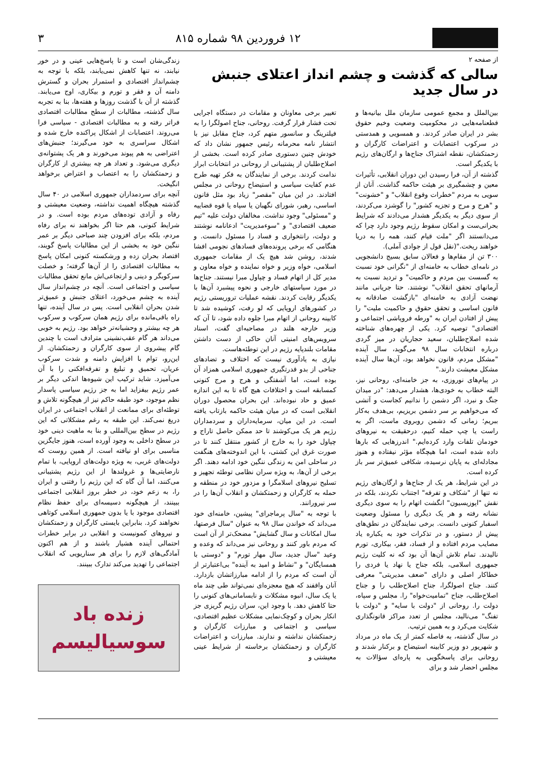۱۲ فروردین ۹۸ شماره ۸۱۵ ۳
از صفحه ۲
سالی که گذشت و چشم انداز اعتلای جنبش در سال جدید
بین‌الملل و مجمع عمومی سازمان ملل بیانیه‌ها و قطعنامه‌هایی در محکومیت وضعیت وخیم حقوق بشر در ایران صادر کردند. و همسویی و همدستی در سرکوب اعتصابات و اعتراضات کارگران و زحمتکشان، نقطه اشتراک جناح‌ها و ارگان‌های رژیم با یکدیگر است.
گذشته از آن، فرا رسیدن این دوران انقلابی، تأثیرات معین و چشمگیری بر هیئت حاکمه گذاشت. آنان از سویی به مردم "خطرات وقوع انقلاب" و "خشونت" و "هرج و مرج و تجزیه کشور" را گوشزد می‌کردند، از سوی دیگر به یکدیگر هشدار می‌دادند که شرایط بحرانی‌ست و امکان سقوط رژیم وجود دارد چرا که می‌دانستند اگر "ملت قیام کنند، همه را به دریا خواهند ریخت."(نقل قول از جوادی آملی).
۳۰۰ تن از مقام‌ها و فعالان سابق بسیج دانشجویی در نامه‌ای خطاب به خامنه‌ای از "نگرانی خود نسبت به گسست بین مردم و حاکمیت" و تردید نسبت به آرمانهای تحقق انقلاب" نوشتند. حتا جریانی مانند نهضت آزادی به خامنه‌ای "بازگشت صادقانه به قانون اساسی و تحقق حقوق و حاکمیت ملیت" را پیش از افتادن ایران به "ورطه فروپاشی اجتماعی و اقتصادی" توصیه کرد. یکی از چهره‌های شناخته شده اصلاح‌طلبان، سعید حجاریان در میز گردی درباره انتخابات سال ۹۸ می‌گوید، سال آینده "مشکل مردم، قانون نخواهد بود، آن‌ها سال آینده مشکل معیشت دارند."
در پیام‌های نوروزی، به جز خامنه‌ای، روحانی نیز، البته خطاب به خودی‌ها، هشدار می‌دهد: "در میدان جنگ و نبرد، اگر دشمن را ندانیم کجاست و آتشی که می‌خواهیم بر سر دشمن بریزیم، بی‌هدف به‌کار ببریم؛ زمانی که دشمن روبروی ماست، اگر به راست یا چپ حمله کنیم، درحقیقت به نیروهای خودمان تلفات وارد کرده‌ایم." اندرزهایی که بارها داده شده است، اما هیچگاه مؤثر نیفتاده و هنوز مجادله‌ای به پایان نرسیده، شکافی عمیق‌تر سر باز کرده است.
در این شرایط، هر یک از جناح‌ها و ارگان‌های رژیم نه تنها از "شکاف و تفرقه" اجتناب نکردند، بلکه در نقش "اپوزیسیون" انگشت اتهام را به سوی دیگری نشانه رفته و هر یک دیگری را مسئول وضعیت اسفبار کنونی دانست. برخی نمایندگان در نطق‌های پیش از دستور، و در تذکرات خود به یکباره یاد مصایب مردم افتاده و از فساد، فقر، بیکاری، تورم نالیدند. تمام تلاش آن‌ها آن بود که نه کلیت رژیم جمهوری اسلامی، بلکه جناح یا نهاد یا فردی را خطاکار اصلی و دارای "ضعف مدیریتی" معرفی کنند. جناح اصولگرا، جناح اصلاح‌طلب را و جناح اصلاح‌طلب، جناح "تمامیت‌خواه" را. مجلس و سپاه، دولت را. روحانی از "دولت با سایه" و "دولت با تفنگ" می‌نالید، مجلس از تعدد مراکز قانونگذاری شکایت می‌کرد و به همین ترتیب.
در سال گذشته، به فاصله کمتر از یک ماه در مرداد و شهریور دو وزیر کابینه استیضاح و برکنار شدند و روحانی برای پاسخگویی به پاره‌ای سؤالات به مجلس احضار شد و برای
تغییر برخی معاونان و مقامات در دستگاه اجرایی تحت فشار قرار گرفت. روحانی، جناح اصولگرا را به فیلترینگ و سانسور متهم کرد، جناح مقابل نیز با انتشار نامه محرمانه رئیس جمهور نشان داد که خودش چنین دستوری صادر کرده است. بخشی از اصلاح‌طلبان از پشتیبانی از روحانی در انتخابات ابراز ندامت کردند. برخی از نمایندگان به فکر تهیه طرح عدم کفایت سیاسی و استیضاح روحانی در مجلس افتادند. در این میان "مقصر" زیاد بود مثل قانون اساسی، رهبر، شورای نگهبان یا سپاه یا قوه قضاییه و "مسئولی" وجود نداشت. مخالفان دولت علیه "تیم ضعیف اقتصادی" و "سوءمدیریت" ادعانامه نوشتند و دولت، رانتخواری و فساد را مسئول دانست. و هنگامی که برخی پرونده‌های فسادهای نجومی افشا شدند، روشن شد هیچ یک از مقامات جمهوری اسلامی، خواه وزیر و خواه نماینده و خواه معاون و مدیر کل از اتهام فساد و چپاول مبرا نیستند. جناح‌ها در مورد سیاستهای خارجی و نحوه پیشبرد آن‌ها با یکدیگر رقابت کردند. نقشه عملیات تروریستی رژیم در کشورهای اروپایی که لو رفت، کوشیده شد تا کابینه روحانی از اتهام مبرا جلوه داده شود، تا آن که وزیر خارجه هلند در مصاحبه‌ای گفت، اسناد سرویس‌های امنیتی آنان حاکی از دست داشتن مقامات بلندپایه رژیم در این توطئه‌هاست.
نیازی به یادآوری نیست که اختلاف و تضادهای جناحی از بدو قدرتگیری جمهوری اسلامی همزاد آن بوده است، اما آشفتگی و هرج و مرج کنونی کمسابقه است و اختلافات هیچ گاه تا به این اندازه عمیق و حاد نبوده‌اند. این بحران محصول دوران انقلابی است که در میان هیئت حاکمه بازتاب یافته است. در این میان، سرمایه‌داران و سردمداران رژیم هر یک می‌کوشند تا حد ممکن حاصل تاراج و چپاول خود را به خارج از کشور منتقل کنند تا در صورت غرق این کشتی، با این اندوخته‌های هنگفت در ساحلی امن به زندگی ننگین خود ادامه دهند. اگر برخی از آن‌ها، به ویژه سران نظامی توطئه تجهیز و تسلیح نیروهای اسلامگرا و مزدور خود در منطقه و حمله به کارگران و زحمتکشان و انقلاب آن‌ها را در سر نیرورانند.
با توجه به "سال پرماجرای" پیشین، خامنه‌ای خود می‌داند که خواندن سال ۹۸ به عنوان "سال فرصتها، سال امکانات و سال گشایش" مضحک‌تر از آن است که مردم باور کنند و روحانی نیز می‌داند که وعده و وعید "سال جدید، سال مهار تورم" و "دوستی با همسایگان" و "نشاط و امید به آینده" بی‌اعتبارتر از آن است که مردم را از ادامه مبارزاتشان بازدارد. آنان واقفند که هیچ معجزه‌ای نمی‌تواند طی چند ماه یا یک سال، انبوه مشکلات و نابسامانی‌های کنونی را حتا کاهش دهد. با وجود این، سران رژیم گریزی جز انکار بحران و کوچک‌نمایی مشکلات عظیم اقتصادی، سیاسی و اجتماعی و مبارزات کارگران و زحمتکشان نداشته و ندارند. مبارزات و اعتراضات کارگران و زحمتکشان برخاسته از شرایط عینی معیشتی و
زندگی‌شان است و تا پاسخ‌هایی عینی و در خور نیابند، نه تنها کاهش نمی‌یابند، بلکه با توجه به چشم‌انداز اقتصادی و استمرار بحران و گسترش دامنه آن و فقر و تورم و بیکاری، اوج می‌یابند. گذشته از آن با گذشت روزها و هفته‌ها، بنا به تجربه سال گذشته، مطالبات از سطح مطالبات اقتصادی فراتر رفته و به مطالبات اقتصادی - سیاسی فرا می‌روند. اعتصابات از اشکال پراکنده خارج شده و اشکال سراسری به خود می‌گیرند؛ جنبش‌های اعتراضی به هم پیوند می‌خورند و هر یک پشتوانه‌ی دیگری می‌شود. و تعداد هر چه بیشتری از کارگران و زحمتکشان را به اعتصاب و اعتراض برخواهد انگیخت.
آنچه برای سردمداران جمهوری اسلامی در ۴۰ سال گذشته هیچگاه اهمیت نداشته، وضعیت معیشتی و رفاه و آزادی توده‌های مردم بوده است. و در شرایط کنونی، هم حتا اگر بخواهند نه برای رفاه مردم، بلکه برای افزودن چند صباحی دیگر بر عمر ننگین خود به بخشی از این مطالبات پاسخ گویند، اقتصاد بحران زده و ورشکسته کنونی امکان پاسخ به مطالبات اقتصادی را از آن‌ها گرفته؛ و خصلت سرکوبگر و دینی و ارتجاعی‌اش مانع تحقق مطالبات سیاسی و اجتماعی است. آنچه در چشم‌انداز سال آینده به چشم می‌خورد، اعتلای جنبش و عمیق‌تر شدن بحران انقلابی است. پس در سال آینده، تنها راه باقی‌مانده برای رژیم همان سرکوب و سرکوب هر چه بیشتر و وحشیانه‌تر خواهد بود. رژیم به خوبی می‌داند هر گام عقب‌نشینی مترادف است با چندین گام پیشروی از سوی کارگران و زحمتکشان. از این‌رو، توام با افزایش دامنه و شدت سرکوب عریان، تحمیق و تبلیغ و تفرقه‌افکنی را با آن می‌آمیزد. شاید ترکیب این شیوه‌ها اندکی دیگر بر عمر رژیم بیفزاید اما به جز رژیم سیاسی پاسدار نظم موجود، خود طبقه حاکم نیز از هیچگونه تلاش و توطئه‌ای برای ممانعت از انقلاب اجتماعی در ایران دریغ نمی‌کند. این طبقه به رغم مشکلاتی که این رژیم در سطح بین‌المللی و بنا به ماهیت دینی خود در سطح داخلی به وجود آورده است، هنوز جایگزین مناسبی برای او نیافته است. از همین روست که دولت‌های غربی، به ویژه دولت‌های اروپایی، با تمام نارضایتی‌ها و غرولندها از این رژیم پشتیبانی می‌کنند، اما آن گاه که این رژیم را رفتنی و ایران را، به زعم خود، در خطر بروز انقلابی اجتماعی ببینند، از هیچگونه دسیسه‌ای برای حفظ نظام اقتصادی موجود با یا بدون جمهوری اسلامی کوتاهی نخواهند کرد. بنابراین بایستی کارگران و زحمتکشان و نیروهای کمونیست و انقلابی در برابر خطرات احتمالی آینده هشیار باشند و از هم اکنون آمادگی‌های لازم را برای هر سناریویی که انقلاب اجتماعی را تهدید می‌کند تدارک ببینند.
زنده باد
سوسیالیسم